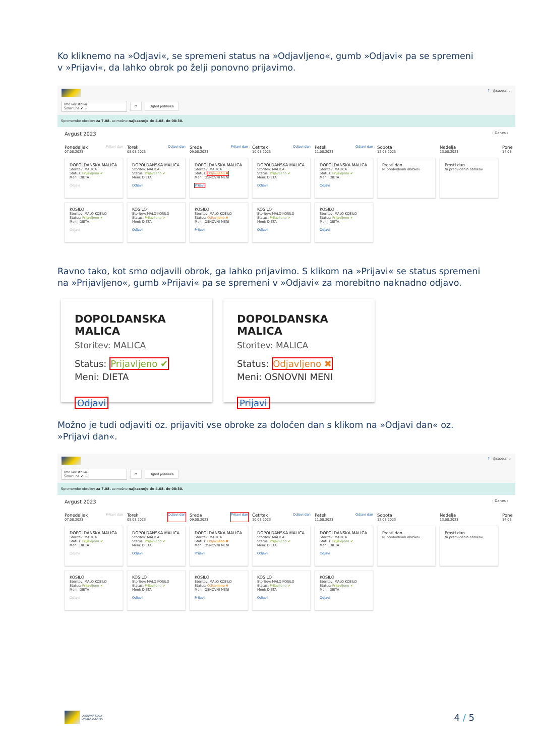Ko kliknemo na »Odjavi«, se spremeni status na »Odjavljeno«, gumb »Odjavi« pa se spremeni v »Prijavi«, da lahko obrok po želji ponovno prijavimo.
Ime koristnika
Šolar Ena ✔ ⌄
⟳ Ogled jedilnika
? @saop.si ⌄
Spremembe obrokov za 7.08. so možne najkasneje do 4.08. do 08:30.
Avgust 2023 ‹ Danes ›
Ponedeljek
07.08.2023 Prijavi dan
DOPOLDANSKA MALICA
Storitev: MALICA
Status: Prijavljeno ✔
Meni: DIETA
Odjavi
KOSILO
Storitev: MALO KOSILO
Status: Prijavljeno ✔
Meni: DIETA
Odjavi
Torek
08.08.2023 Odjavi dan
DOPOLDANSKA MALICA
Storitev: MALICA
Status: Prijavljeno ✔
Meni: DIETA
Odjavi
KOSILO
Storitev: MALO KOSILO
Status: Prijavljeno ✔
Meni: DIETA
Odjavi
Sreda
09.08.2023 Prijavi dan
DOPOLDANSKA MALICA
Storitev: MALICA
Status: Odjavljeno ✖
Meni: OSNOVNI MENI
Prijavi
KOSILO
Storitev: MALO KOSILO
Status: Odjavljeno ✖
Meni: OSNOVNI MENI
Prijavi
Četrtek
10.08.2023 Odjavi dan
DOPOLDANSKA MALICA
Storitev: MALICA
Status: Prijavljeno ✔
Meni: DIETA
Odjavi
KOSILO
Storitev: MALO KOSILO
Status: Prijavljeno ✔
Meni: DIETA
Odjavi
Petek
11.08.2023 Odjavi dan
DOPOLDANSKA MALICA
Storitev: MALICA
Status: Prijavljeno ✔
Meni: DIETA
Odjavi
KOSILO
Storitev: MALO KOSILO
Status: Prijavljeno ✔
Meni: DIETA
Odjavi
Sobota
12.08.2023
Prosti dan
Ni predvidenih obrokov
Nedelja
13.08.2023
Prosti dan
Ni predvidenih obrokov
Pone
14.08.
Ravno tako, kot smo odjavili obrok, ga lahko prijavimo. S klikom na »Prijavi« se status spremeni na »Prijavljeno«, gumb »Prijavi« pa se spremeni v »Odjavi« za morebitno naknadno odjavo.
DOPOLDANSKA MALICA
Storitev: MALICA
Status: Prijavljeno ✔
Meni: DIETA
Odjavi
DOPOLDANSKA MALICA
Storitev: MALICA
Status: Odjavljeno ✖
Meni: OSNOVNI MENI
Prijavi
Možno je tudi odjaviti oz. prijaviti vse obroke za določen dan s klikom na »Odjavi dan« oz. »Prijavi dan«.
Ime koristnika
Šolar Ena ✔ ⌄
⟳ Ogled jedilnika
? @saop.si ⌄
Spremembe obrokov za 7.08. so možne najkasneje do 4.08. do 08:30.
Avgust 2023 ‹ Danes ›
Ponedeljek
07.08.2023 Prijavi dan
DOPOLDANSKA MALICA
Storitev: MALICA
Status: Prijavljeno ✔
Meni: DIETA
Odjavi
KOSILO
Storitev: MALO KOSILO
Status: Prijavljeno ✔
Meni: DIETA
Odjavi
Torek
08.08.2023 Odjavi dan
DOPOLDANSKA MALICA
Storitev: MALICA
Status: Prijavljeno ✔
Meni: DIETA
Odjavi
KOSILO
Storitev: MALO KOSILO
Status: Prijavljeno ✔
Meni: DIETA
Odjavi
Sreda
09.08.2023 Prijavi dan
DOPOLDANSKA MALICA
Storitev: MALICA
Status: Odjavljeno ✖
Meni: OSNOVNI MENI
Prijavi
KOSILO
Storitev: MALO KOSILO
Status: Odjavljeno ✖
Meni: OSNOVNI MENI
Prijavi
Četrtek
10.08.2023 Odjavi dan
DOPOLDANSKA MALICA
Storitev: MALICA
Status: Prijavljeno ✔
Meni: DIETA
Odjavi
KOSILO
Storitev: MALO KOSILO
Status: Prijavljeno ✔
Meni: DIETA
Odjavi
Petek
11.08.2023 Odjavi dan
DOPOLDANSKA MALICA
Storitev: MALICA
Status: Prijavljeno ✔
Meni: DIETA
Odjavi
KOSILO
Storitev: MALO KOSILO
Status: Prijavljeno ✔
Meni: DIETA
Odjavi
Sobota
12.08.2023
Prosti dan
Ni predvidenih obrokov
Nedelja
13.08.2023
Prosti dan
Ni predvidenih obrokov
Pone
14.08.
OSNOVNA ŠOLA
DANILA LOKARJA
4 / 5